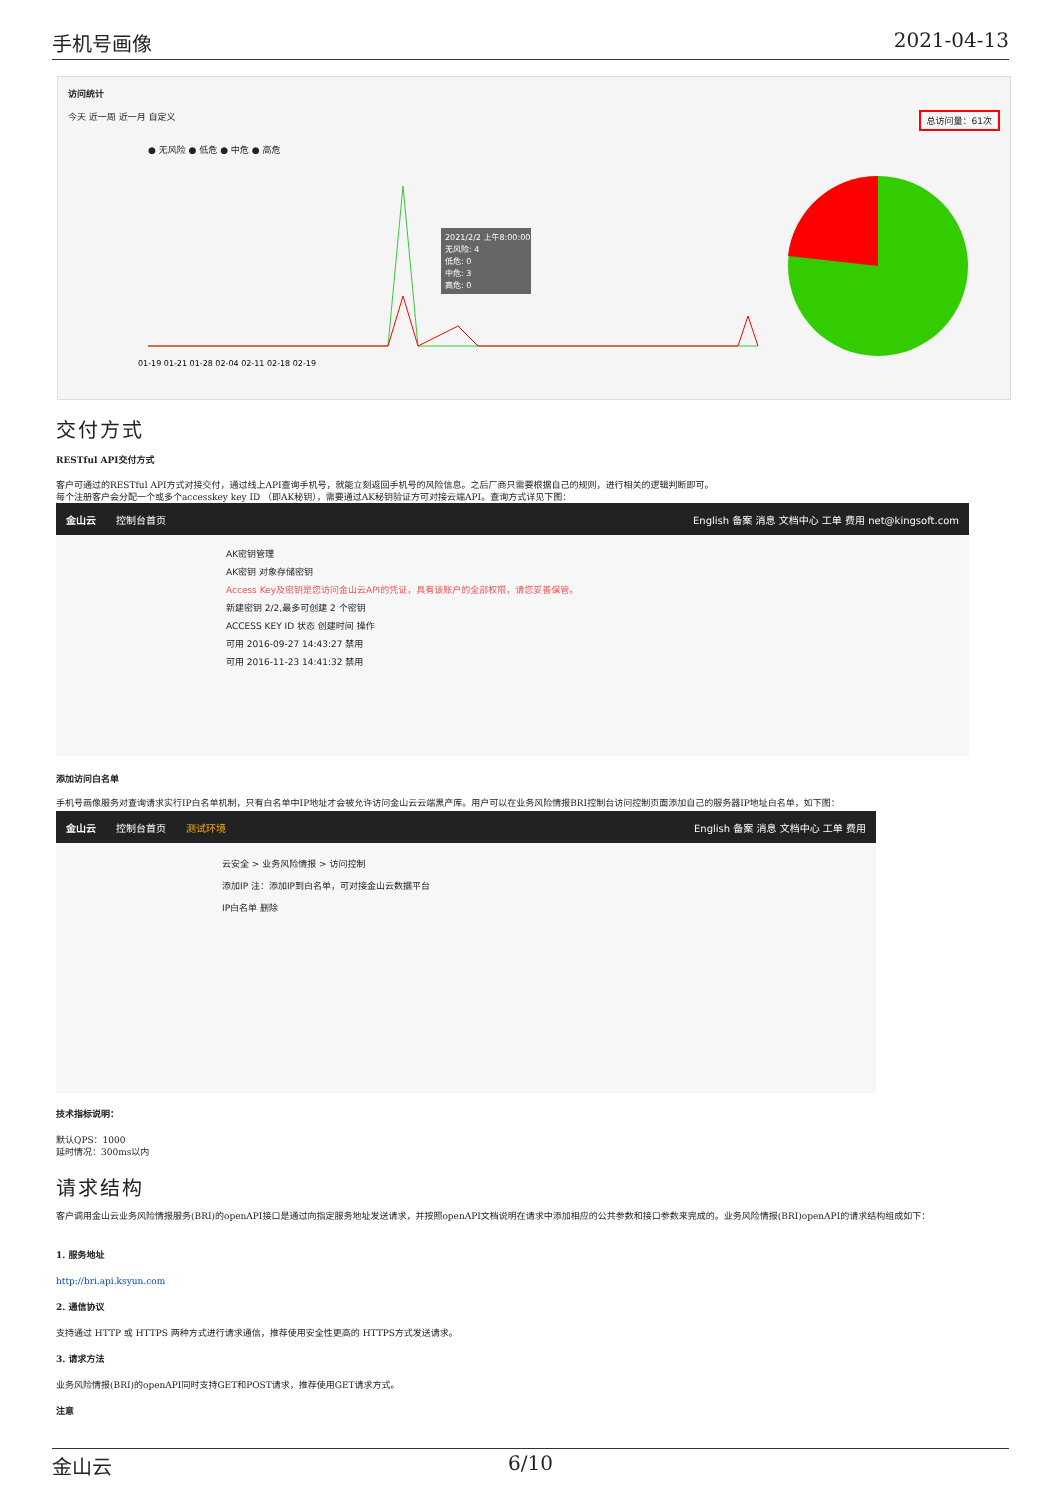手机号画像 2021-04-13
访问统计
今天 近一周 近一月 自定义 总访问量：61次
● 无风险 ● 低危 ● 中危 ● 高危
2021/2/2 上午8:00:00
无风险: 4
低危: 0
中危: 3
高危: 0
01-19 01-21 01-28 02-04 02-11 02-18 02-19
交付方式
RESTful API交付方式
客户可通过的RESTful API方式对接交付，通过线上API查询手机号，就能立刻返回手机号的风险信息。之后厂商只需要根据自己的规则，进行相关的逻辑判断即可。
每个注册客户会分配一个或多个accesskey key ID （即AK秘钥），需要通过AK秘钥验证方可对接云端API。查询方式详见下图：
金山云 控制台首页 English 备案 消息 文档中心 工单 费用 net@kingsoft.com
AK密钥管理
AK密钥 对象存储密钥
Access Key及密钥是您访问金山云API的凭证，具有该账户的全部权限，请您妥善保管。
新建密钥 2/2,最多可创建 2 个密钥
ACCESS KEY ID 状态 创建时间 操作
可用 2016-09-27 14:43:27 禁用
可用 2016-11-23 14:41:32 禁用
添加访问白名单
手机号画像服务对查询请求实行IP白名单机制，只有白名单中IP地址才会被允许访问金山云云端黑产库。用户可以在业务风险情报BRI控制台访问控制页面添加自己的服务器IP地址白名单，如下图：
金山云 控制台首页 测试环境 English 备案 消息 文档中心 工单 费用
云安全 > 业务风险情报 > 访问控制
添加IP 注：添加IP到白名单，可对接金山云数据平台
IP白名单 删除
技术指标说明：
默认QPS：1000
延时情况：300ms以内
请求结构
客户调用金山云业务风险情报服务(BRI)的openAPI接口是通过向指定服务地址发送请求，并按照openAPI文档说明在请求中添加相应的公共参数和接口参数来完成的。业务风险情报(BRI)openAPI的请求结构组成如下：
1. 服务地址
http://bri.api.ksyun.com
2. 通信协议
支持通过 HTTP 或 HTTPS 两种方式进行请求通信，推荐使用安全性更高的 HTTPS方式发送请求。
3. 请求方法
业务风险情报(BRI)的openAPI同时支持GET和POST请求，推荐使用GET请求方式。
注意
金山云 6/10